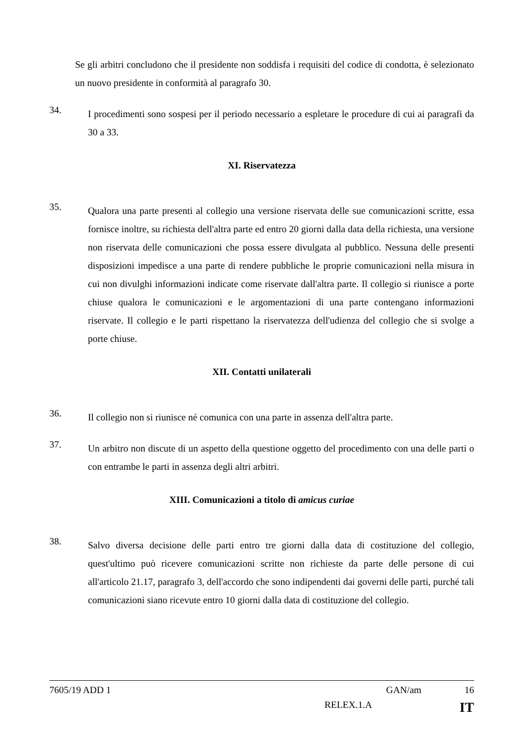Se gli arbitri concludono che il presidente non soddisfa i requisiti del codice di condotta, è selezionato un nuovo presidente in conformità al paragrafo 30.
34.
I procedimenti sono sospesi per il periodo necessario a espletare le procedure di cui ai paragrafi da 30 a 33.
XI. Riservatezza
35.
Qualora una parte presenti al collegio una versione riservata delle sue comunicazioni scritte, essa fornisce inoltre, su richiesta dell'altra parte ed entro 20 giorni dalla data della richiesta, una versione non riservata delle comunicazioni che possa essere divulgata al pubblico. Nessuna delle presenti disposizioni impedisce a una parte di rendere pubbliche le proprie comunicazioni nella misura in cui non divulghi informazioni indicate come riservate dall'altra parte. Il collegio si riunisce a porte chiuse qualora le comunicazioni e le argomentazioni di una parte contengano informazioni riservate. Il collegio e le parti rispettano la riservatezza dell'udienza del collegio che si svolge a porte chiuse.
XII. Contatti unilaterali
36.
Il collegio non si riunisce né comunica con una parte in assenza dell'altra parte.
37.
Un arbitro non discute di un aspetto della questione oggetto del procedimento con una delle parti o con entrambe le parti in assenza degli altri arbitri.
XIII. Comunicazioni a titolo di amicus curiae
38.
Salvo diversa decisione delle parti entro tre giorni dalla data di costituzione del collegio, quest'ultimo può ricevere comunicazioni scritte non richieste da parte delle persone di cui all'articolo 21.17, paragrafo 3, dell'accordo che sono indipendenti dai governi delle parti, purché tali comunicazioni siano ricevute entro 10 giorni dalla data di costituzione del collegio.
7605/19 ADD 1 GAN/am 16
RELEX.1.A IT